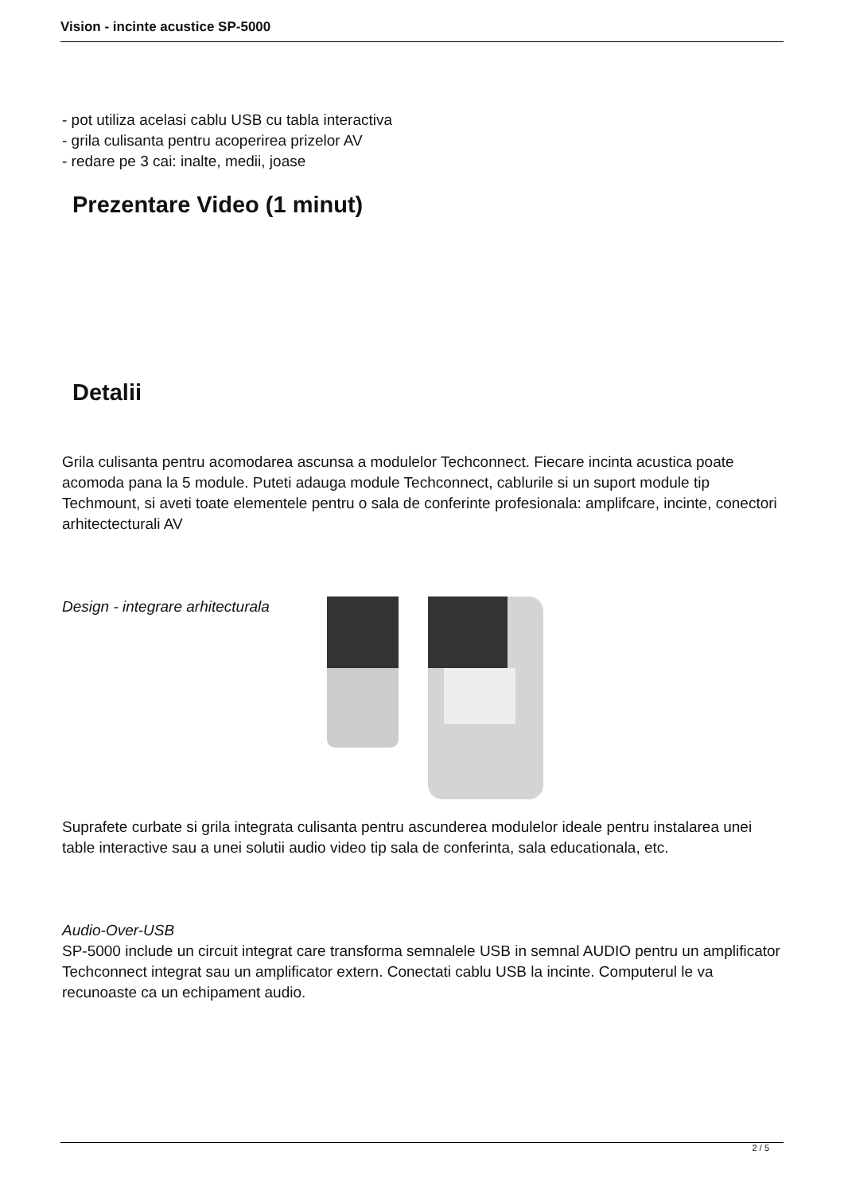Vision - incinte acustice SP-5000
- pot utiliza acelasi cablu USB cu tabla interactiva
- grila culisanta pentru acoperirea prizelor AV
- redare pe 3 cai: inalte, medii, joase
Prezentare Video (1 minut)
Detalii
Grila culisanta pentru acomodarea ascunsa a modulelor Techconnect. Fiecare incinta acustica poate acomoda pana la 5 module. Puteti adauga module Techconnect, cablurile si un suport module tip Techmount, si aveti toate elementele pentru o sala de conferinte profesionala: amplifcare, incinte, conectori arhitectecturali AV
Design - integrare arhitecturala
Suprafete curbate si grila integrata culisanta pentru ascunderea modulelor ideale pentru instalarea unei table interactive sau a unei solutii audio video tip sala de conferinta, sala educationala, etc.
Audio-Over-USB
SP-5000 include un circuit integrat care transforma semnalele USB in semnal AUDIO pentru un amplificator Techconnect integrat sau un amplificator extern. Conectati cablu USB la incinte. Computerul le va recunoaste ca un echipament audio.
2 / 5